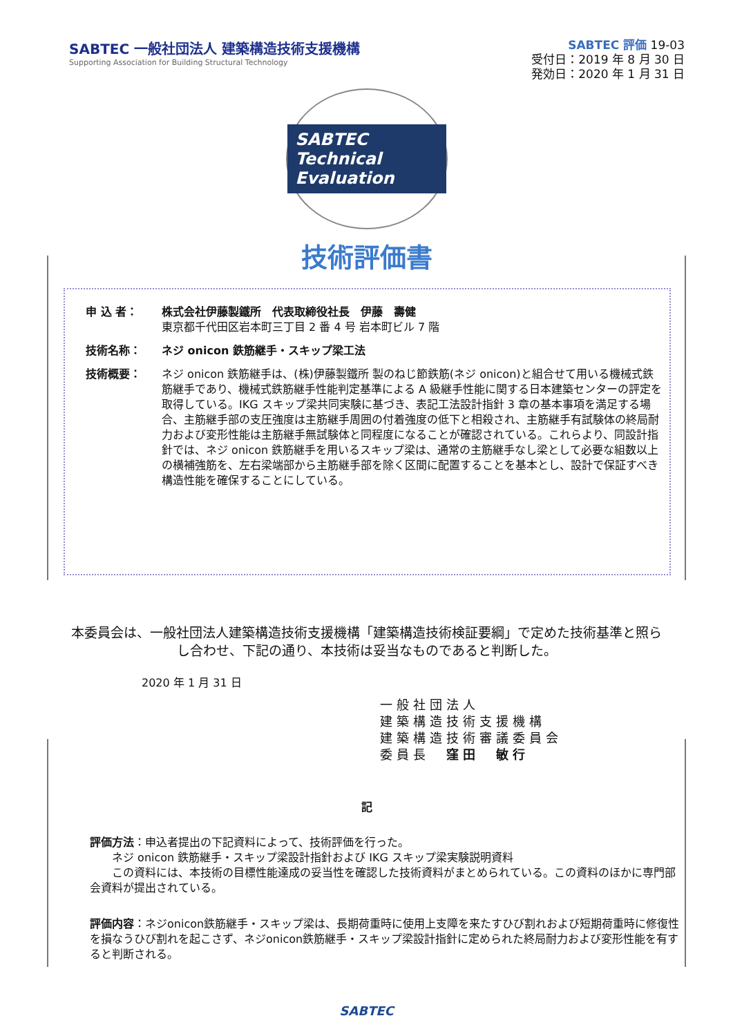SABTEC 一般社団法人 建築構造技術支援機構
Supporting Association for Building Structural Technology
SABTEC 評価 19-03
受付日：2019 年 8 月 30 日
発効日：2020 年 1 月 31 日
SABTEC
Technical Evaluation
技術評価書
申 込 者： 株式会社伊藤製鐵所　代表取締役社長　伊藤　壽健
東京都千代田区岩本町三丁目 2 番 4 号 岩本町ビル 7 階
技術名称： ネジ onicon 鉄筋継手・スキップ梁工法
技術概要： ネジ onicon 鉄筋継手は、(株)伊藤製鐵所 製のねじ節鉄筋(ネジ onicon)と組合せて用いる機械式鉄筋継手であり、機械式鉄筋継手性能判定基準による A 級継手性能に関する日本建築センターの評定を取得している。IKG スキップ梁共同実験に基づき、表記工法設計指針 3 章の基本事項を満足する場合、主筋継手部の支圧強度は主筋継手周囲の付着強度の低下と相殺され、主筋継手有試験体の終局耐力および変形性能は主筋継手無試験体と同程度になることが確認されている。これらより、同設計指針では、ネジ onicon 鉄筋継手を用いるスキップ梁は、通常の主筋継手なし梁として必要な組数以上の横補強筋を、左右梁端部から主筋継手部を除く区間に配置することを基本とし、設計で保証すべき構造性能を確保することにしている。
本委員会は、一般社団法人建築構造技術支援機構「建築構造技術検証要綱」で定めた技術基準と照らし合わせ、下記の通り、本技術は妥当なものであると判断した。
2020 年 1 月 31 日
一般社団法人
建築構造技術支援機構
建築構造技術審議委員会
委員長　窪田　敏行
記
評価方法：申込者提出の下記資料によって、技術評価を行った。
　　ネジ onicon 鉄筋継手・スキップ梁設計指針および IKG スキップ梁実験説明資料
　　この資料には、本技術の目標性能達成の妥当性を確認した技術資料がまとめられている。この資料のほかに専門部会資料が提出されている。
評価内容：ネジonicon鉄筋継手・スキップ梁は、長期荷重時に使用上支障を来たすひび割れおよび短期荷重時に修復性を損なうひび割れを起こさず、ネジonicon鉄筋継手・スキップ梁設計指針に定められた終局耐力および変形性能を有すると判断される。
SABTEC